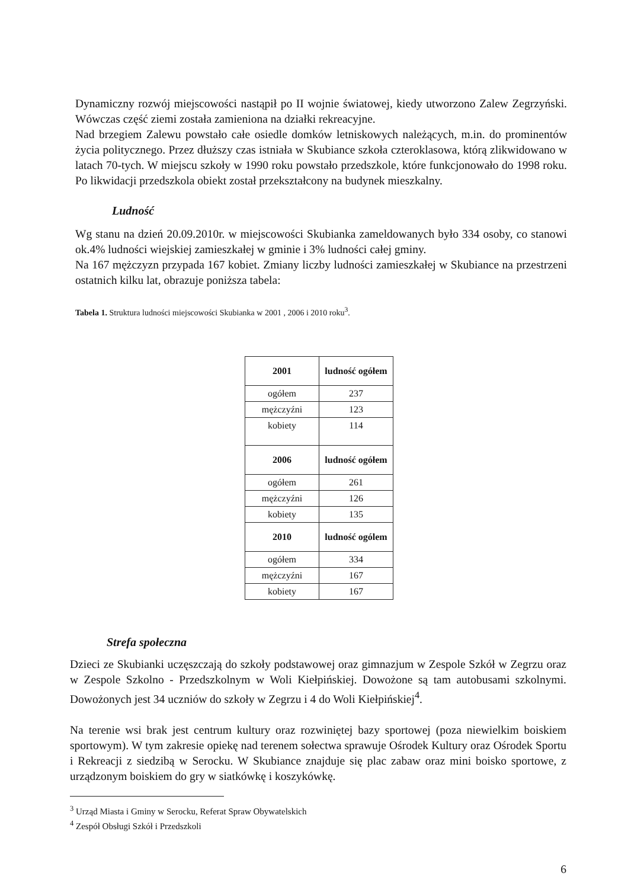Dynamiczny rozwój miejscowości nastąpił po II wojnie światowej, kiedy utworzono Zalew Zegrzyński. Wówczas część ziemi została zamieniona na działki rekreacyjne.
Nad brzegiem Zalewu powstało całe osiedle domków letniskowych należących, m.in. do prominentów życia politycznego. Przez dłuższy czas istniała w Skubiance szkoła czteroklasowa, którą zlikwidowano w latach 70-tych. W miejscu szkoły w 1990 roku powstało przedszkole, które funkcjonowało do 1998 roku. Po likwidacji przedszkola obiekt został przekształcony na budynek mieszkalny.
Ludność
Wg stanu na dzień 20.09.2010r. w miejscowości Skubianka zameldowanych było 334 osoby, co stanowi ok.4% ludności wiejskiej zamieszkałej w gminie i 3% ludności całej gminy.
Na 167 mężczyzn przypada 167 kobiet. Zmiany liczby ludności zamieszkałej w Skubiance na przestrzeni ostatnich kilku lat, obrazuje poniższa tabela:
Tabela 1. Struktura ludności miejscowości Skubianka w 2001 , 2006 i 2010 roku<sup>3</sup>.
| 2001 | ludność ogółem |
| --- | --- |
| ogółem | 237 |
| mężczyźni | 123 |
| kobiety | 114 |
| 2006 | ludność ogółem |
| ogółem | 261 |
| mężczyźni | 126 |
| kobiety | 135 |
| 2010 | ludność ogólem |
| ogółem | 334 |
| mężczyźni | 167 |
| kobiety | 167 |
Strefa społeczna
Dzieci ze Skubianki uczęszczają do szkoły podstawowej oraz gimnazjum w Zespole Szkół w Zegrzu oraz w Zespole Szkolno - Przedszkolnym w Woli Kiełpińskiej. Dowożone są tam autobusami szkolnymi. Dowożonych jest 34 uczniów do szkoły w Zegrzu i 4 do Woli Kiełpińskiej<sup>4</sup>.
Na terenie wsi brak jest centrum kultury oraz rozwiniętej bazy sportowej (poza niewielkim boiskiem sportowym). W tym zakresie opiekę nad terenem sołectwa sprawuje Ośrodek Kultury oraz Ośrodek Sportu i Rekreacji z siedzibą w Serocku. W Skubiance znajduje się plac zabaw oraz mini boisko sportowe, z urządzonym boiskiem do gry w siatkówkę i koszykówkę.
<sup>3</sup> Urząd Miasta i Gminy w Serocku, Referat Spraw Obywatelskich
<sup>4</sup> Zespół Obsługi Szkół i Przedszkoli
6